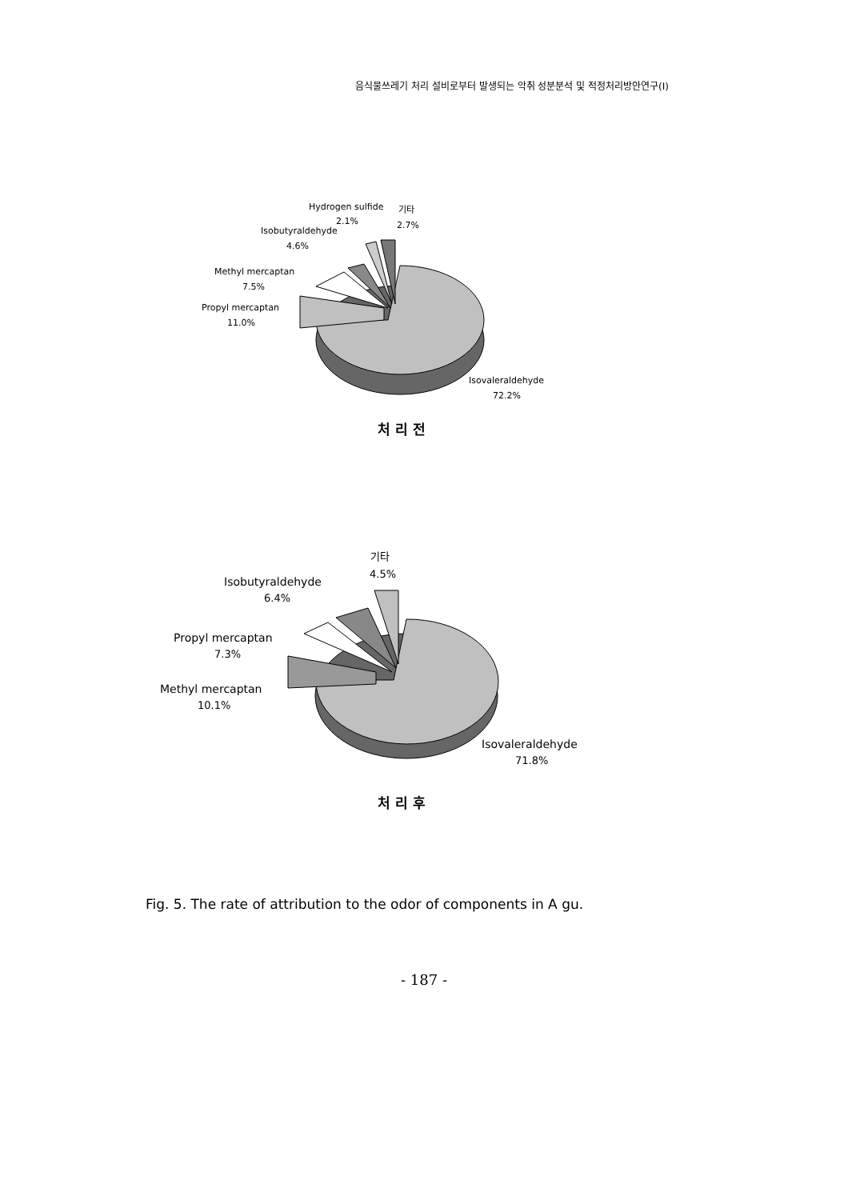음식물쓰레기 처리 설비로부터 발생되는 악취 성분분석 및 적정처리방안연구(I)
Hydrogen sulfide
2.1%
기타
2.7%
Isobutyraldehyde
4.6%
Methyl mercaptan
7.5%
Propyl mercaptan
11.0%
Isovaleraldehyde
72.2%
처 리 전
기타
4.5%
Isobutyraldehyde
6.4%
Propyl mercaptan
7.3%
Methyl mercaptan
10.1%
Isovaleraldehyde
71.8%
처 리 후
Fig. 5. The rate of attribution to the odor of components in A gu.
- 187 -